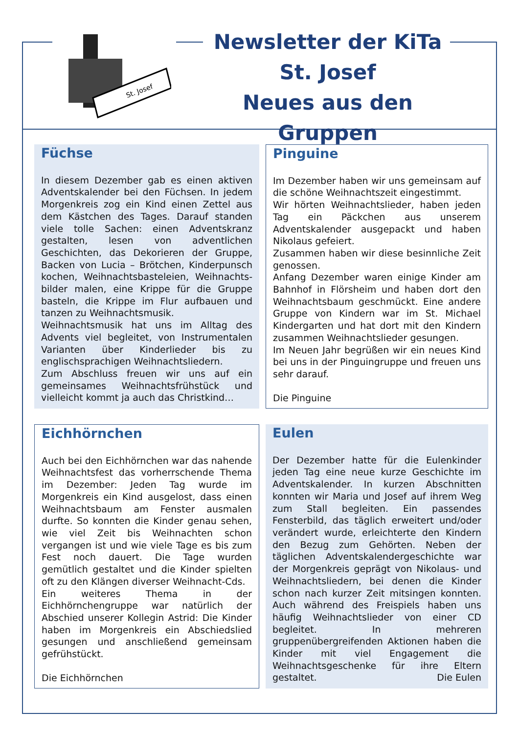St. Josef
Newsletter der KiTa
St. Josef
Neues aus den Gruppen
Füchse
In diesem Dezember gab es einen aktiven Adventskalender bei den Füchsen. In jedem Morgenkreis zog ein Kind einen Zettel aus dem Kästchen des Tages. Darauf standen viele tolle Sachen: einen Adventskranz gestalten, lesen von adventlichen Geschichten, das Dekorieren der Gruppe, Backen von Lucia – Brötchen, Kinderpunsch kochen, Weihnachtsbasteleien, Weihnachts-bilder malen, eine Krippe für die Gruppe basteln, die Krippe im Flur aufbauen und tanzen zu Weihnachtsmusik.
Weihnachtsmusik hat uns im Alltag des Advents viel begleitet, von Instrumentalen Varianten über Kinderlieder bis zu englischsprachigen Weihnachtsliedern.
Zum Abschluss freuen wir uns auf ein gemeinsames Weihnachtsfrühstück und vielleicht kommt ja auch das Christkind…
Pinguine
Im Dezember haben wir uns gemeinsam auf die schöne Weihnachtszeit eingestimmt.
Wir hörten Weihnachtslieder, haben jeden Tag ein Päckchen aus unserem Adventskalender ausgepackt und haben Nikolaus gefeiert.
Zusammen haben wir diese besinnliche Zeit genossen.
Anfang Dezember waren einige Kinder am Bahnhof in Flörsheim und haben dort den Weihnachtsbaum geschmückt. Eine andere Gruppe von Kindern war im St. Michael Kindergarten und hat dort mit den Kindern zusammen Weihnachtslieder gesungen.
Im Neuen Jahr begrüßen wir ein neues Kind bei uns in der Pinguingruppe und freuen uns sehr darauf.
Die Pinguine
Eichhörnchen
Auch bei den Eichhörnchen war das nahende Weihnachtsfest das vorherrschende Thema im Dezember: Jeden Tag wurde im Morgenkreis ein Kind ausgelost, dass einen Weihnachtsbaum am Fenster ausmalen durfte. So konnten die Kinder genau sehen, wie viel Zeit bis Weihnachten schon vergangen ist und wie viele Tage es bis zum Fest noch dauert. Die Tage wurden gemütlich gestaltet und die Kinder spielten oft zu den Klängen diverser Weihnacht-Cds.
Ein weiteres Thema in der Eichhörnchengruppe war natürlich der Abschied unserer Kollegin Astrid: Die Kinder haben im Morgenkreis ein Abschiedslied gesungen und anschließend gemeinsam gefrühstückt.
Die Eichhörnchen
Eulen
Der Dezember hatte für die Eulenkinder jeden Tag eine neue kurze Geschichte im Adventskalender. In kurzen Abschnitten konnten wir Maria und Josef auf ihrem Weg zum Stall begleiten. Ein passendes Fensterbild, das täglich erweitert und/oder verändert wurde, erleichterte den Kindern den Bezug zum Gehörten. Neben der täglichen Adventskalendergeschichte war der Morgenkreis geprägt von Nikolaus- und Weihnachtsliedern, bei denen die Kinder schon nach kurzer Zeit mitsingen konnten. Auch während des Freispiels haben uns häufig Weihnachtslieder von einer CD begleitet. In mehreren gruppenübergreifenden Aktionen haben die Kinder mit viel Engagement die Weihnachtsgeschenke für ihre Eltern gestaltet. Die Eulen